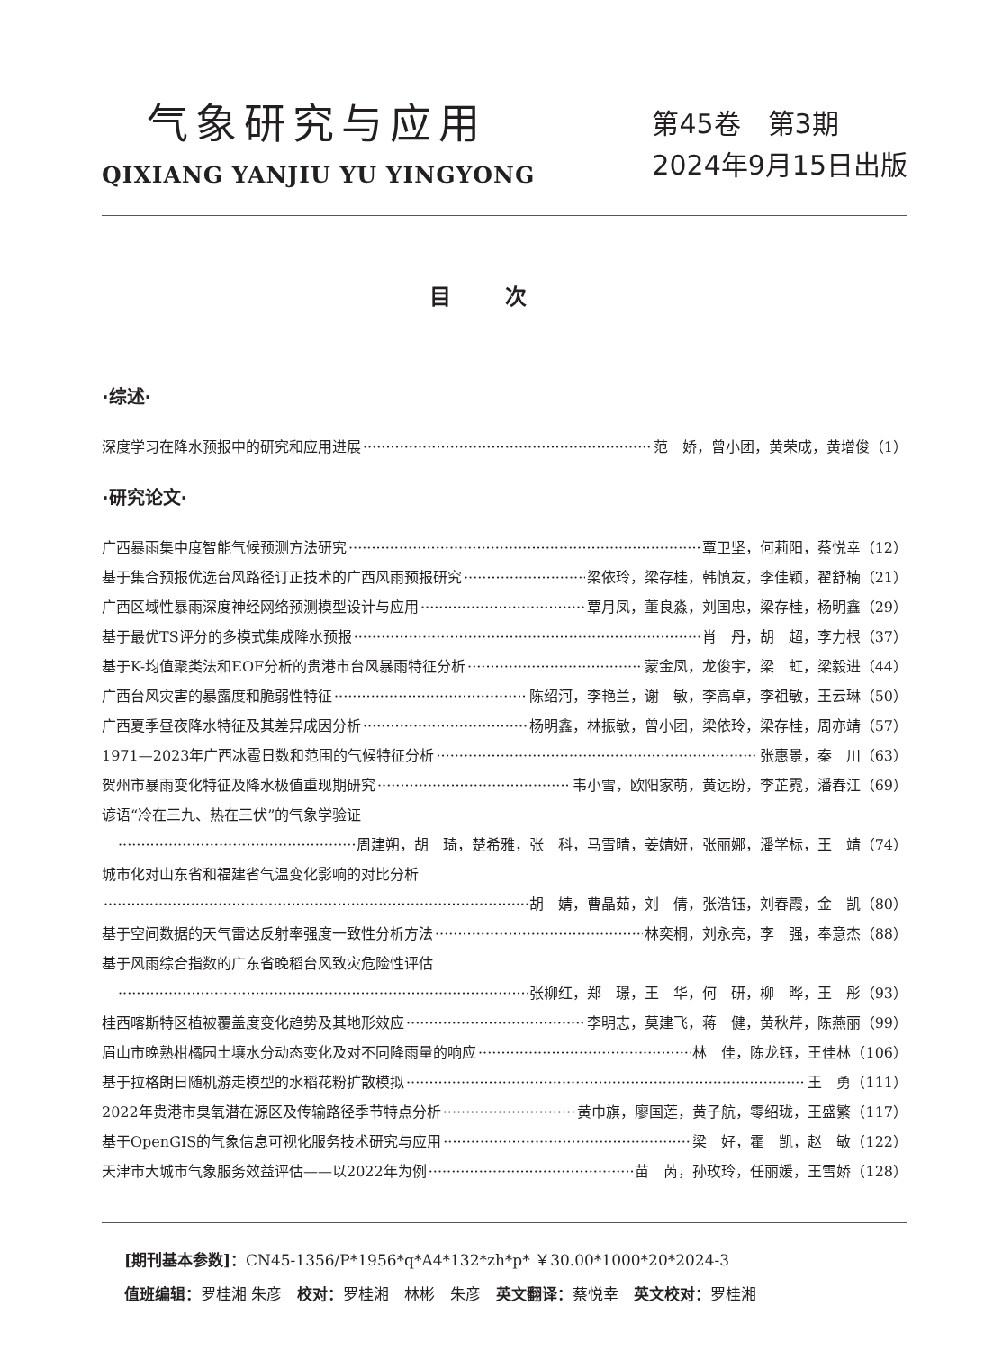气象研究与应用
QIXIANG YANJIU YU YINGYONG
第45卷　第3期
2024年9月15日出版
目次
·综述·
深度学习在降水预报中的研究和应用进展 范　娇，曾小团，黄荣成，黄增俊（1）
·研究论文·
广西暴雨集中度智能气候预测方法研究 覃卫坚，何莉阳，蔡悦幸（12）
基于集合预报优选台风路径订正技术的广西风雨预报研究 梁依玲，梁存桂，韩慎友，李佳颖，翟舒楠（21）
广西区域性暴雨深度神经网络预测模型设计与应用 覃月凤，董良淼，刘国忠，梁存桂，杨明鑫（29）
基于最优TS评分的多模式集成降水预报 肖　丹，胡　超，李力根（37）
基于K-均值聚类法和EOF分析的贵港市台风暴雨特征分析 蒙金凤，龙俊宇，梁　虹，梁毅进（44）
广西台风灾害的暴露度和脆弱性特征 陈绍河，李艳兰，谢　敏，李高卓，李祖敏，王云琳（50）
广西夏季昼夜降水特征及其差异成因分析 杨明鑫，林振敏，曾小团，梁依玲，梁存桂，周亦靖（57）
1971—2023年广西冰雹日数和范围的气候特征分析 张惠景，秦　川（63）
贺州市暴雨变化特征及降水极值重现期研究 韦小雪，欧阳家萌，黄远盼，李芷霓，潘春江（69）
谚语“冷在三九、热在三伏”的气象学验证
周建朔，胡　琦，楚希雅，张　科，马雪晴，姜婧妍，张丽娜，潘学标，王　靖（74）
城市化对山东省和福建省气温变化影响的对比分析
胡　婧，曹晶茹，刘　倩，张浩钰，刘春霞，金　凯（80）
基于空间数据的天气雷达反射率强度一致性分析方法 林奕桐，刘永亮，李　强，奉意杰（88）
基于风雨综合指数的广东省晚稻台风致灾危险性评估
张柳红，郑　璟，王　华，何　研，柳　晔，王　彤（93）
桂西喀斯特区植被覆盖度变化趋势及其地形效应 李明志，莫建飞，蒋　健，黄秋芹，陈燕丽（99）
眉山市晚熟柑橘园土壤水分动态变化及对不同降雨量的响应 林　佳，陈龙钰，王佳林（106）
基于拉格朗日随机游走模型的水稻花粉扩散模拟 王　勇（111）
2022年贵港市臭氧潜在源区及传输路径季节特点分析 黄巾旗，廖国莲，黄子航，零绍珑，王盛繁（117）
基于OpenGIS的气象信息可视化服务技术研究与应用 梁　好，霍　凯，赵　敏（122）
天津市大城市气象服务效益评估——以2022年为例 苗　芮，孙玫玲，任丽媛，王雪娇（128）
[期刊基本参数]：CN45-1356/P*1956*q*A4*132*zh*p* ￥30.00*1000*20*2024-3
值班编辑：罗桂湘 朱彦　校对：罗桂湘　林彬　朱彦　英文翻译：蔡悦幸　英文校对：罗桂湘